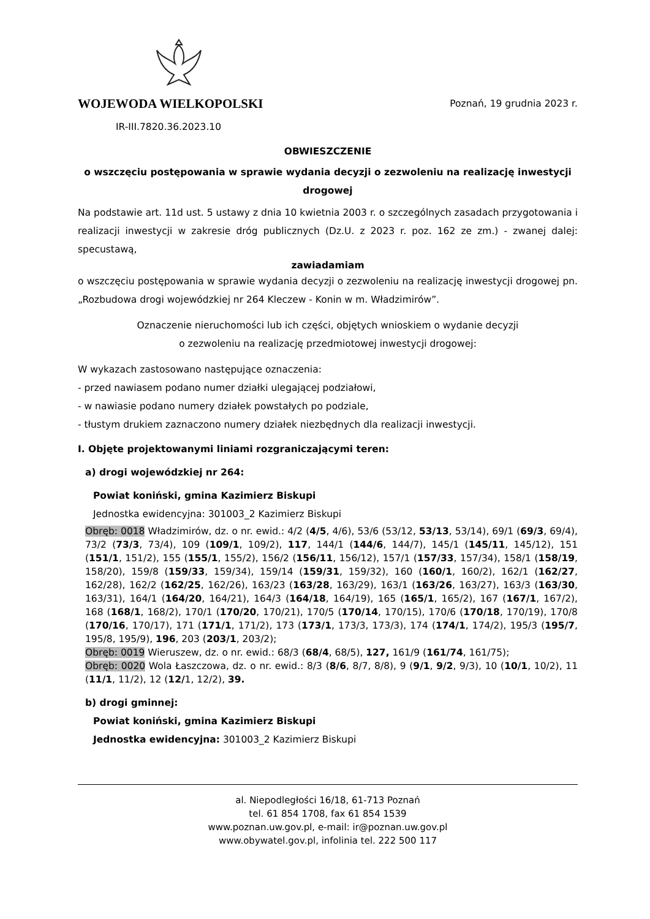WOJEWODA WIELKOPOLSKI Poznań, 19 grudnia 2023 r.
IR-III.7820.36.2023.10
OBWIESZCZENIE
o wszczęciu postępowania w sprawie wydania decyzji o zezwoleniu na realizację inwestycji drogowej
Na podstawie art. 11d ust. 5 ustawy z dnia 10 kwietnia 2003 r. o szczególnych zasadach przygotowania i realizacji inwestycji w zakresie dróg publicznych (Dz.U. z 2023 r. poz. 162 ze zm.) - zwanej dalej: specustawą,
zawiadamiam
o wszczęciu postępowania w sprawie wydania decyzji o zezwoleniu na realizację inwestycji drogowej pn. „Rozbudowa drogi wojewódzkiej nr 264 Kleczew - Konin w m. Władzimirów”.
Oznaczenie nieruchomości lub ich części, objętych wnioskiem o wydanie decyzji
o zezwoleniu na realizację przedmiotowej inwestycji drogowej:
W wykazach zastosowano następujące oznaczenia:
- przed nawiasem podano numer działki ulegającej podziałowi,
- w nawiasie podano numery działek powstałych po podziale,
- tłustym drukiem zaznaczono numery działek niezbędnych dla realizacji inwestycji.
I. Objęte projektowanymi liniami rozgraniczającymi teren:
a) drogi wojewódzkiej nr 264:
Powiat koniński, gmina Kazimierz Biskupi
Jednostka ewidencyjna: 301003_2 Kazimierz Biskupi
Obręb: 0018 Władzimirów, dz. o nr. ewid.: 4/2 (4/5, 4/6), 53/6 (53/12, 53/13, 53/14), 69/1 (69/3, 69/4), 73/2 (73/3, 73/4), 109 (109/1, 109/2), 117, 144/1 (144/6, 144/7), 145/1 (145/11, 145/12), 151 (151/1, 151/2), 155 (155/1, 155/2), 156/2 (156/11, 156/12), 157/1 (157/33, 157/34), 158/1 (158/19, 158/20), 159/8 (159/33, 159/34), 159/14 (159/31, 159/32), 160 (160/1, 160/2), 162/1 (162/27, 162/28), 162/2 (162/25, 162/26), 163/23 (163/28, 163/29), 163/1 (163/26, 163/27), 163/3 (163/30, 163/31), 164/1 (164/20, 164/21), 164/3 (164/18, 164/19), 165 (165/1, 165/2), 167 (167/1, 167/2), 168 (168/1, 168/2), 170/1 (170/20, 170/21), 170/5 (170/14, 170/15), 170/6 (170/18, 170/19), 170/8 (170/16, 170/17), 171 (171/1, 171/2), 173 (173/1, 173/3, 173/3), 174 (174/1, 174/2), 195/3 (195/7, 195/8, 195/9), 196, 203 (203/1, 203/2);
Obręb: 0019 Wieruszew, dz. o nr. ewid.: 68/3 (68/4, 68/5), 127, 161/9 (161/74, 161/75);
Obręb: 0020 Wola Łaszczowa, dz. o nr. ewid.: 8/3 (8/6, 8/7, 8/8), 9 (9/1, 9/2, 9/3), 10 (10/1, 10/2), 11 (11/1, 11/2), 12 (12/1, 12/2), 39.
b) drogi gminnej:
Powiat koniński, gmina Kazimierz Biskupi
Jednostka ewidencyjna: 301003_2 Kazimierz Biskupi
al. Niepodległości 16/18, 61-713 Poznań
tel. 61 854 1708, fax 61 854 1539
www.poznan.uw.gov.pl, e-mail: ir@poznan.uw.gov.pl
www.obywatel.gov.pl, infolinia tel. 222 500 117